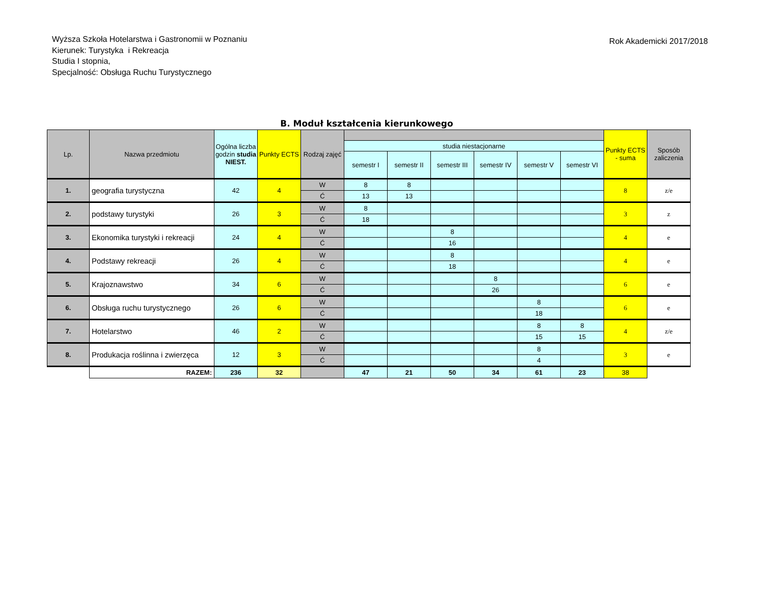Wyższa Szkoła Hotelarstwa i Gastronomii w Poznaniu
Kierunek: Turystyka i Rekreacja
Studia I stopnia,
Specjalność: Obsługa Ruchu Turystycznego
Rok Akademicki 2017/2018
B. Moduł kształcenia kierunkowego
| Lp. | Nazwa przedmiotu | Ogólna liczba godzin studia NIEST. | Punkty ECTS | Rodzaj zajęć | | | | | | | Punkty ECTS - suma | Sposób zaliczenia |
| --- | --- | --- | --- | --- | --- | --- | --- | --- | --- | --- | --- | --- |
| | | | | | studia niestacjonarne | | | | | | | |
| | | | | | semestr I | semestr II | semestr III | semestr IV | semestr V | semestr VI | | |
| 1. | geografia turystyczna | 42 | 4 | W | 8 | 8 | | | | | 8 | z/e |
| | | | | Ć | 13 | 13 | | | | | | |
| 2. | podstawy turystyki | 26 | 3 | W | 8 | | | | | | 3 | z |
| | | | | Ć | 18 | | | | | | | |
| 3. | Ekonomika turystyki i rekreacji | 24 | 4 | W | | | 8 | | | | 4 | e |
| | | | | Ć | | | 16 | | | | | |
| 4. | Podstawy rekreacji | 26 | 4 | W | | | 8 | | | | 4 | e |
| | | | | Ć | | | 18 | | | | | |
| 5. | Krajoznawstwo | 34 | 6 | W | | | | 8 | | | 6 | e |
| | | | | Ć | | | | 26 | | | | |
| 6. | Obsługa ruchu turystycznego | 26 | 6 | W | | | | | 8 | | 6 | e |
| | | | | Ć | | | | | 18 | | | |
| 7. | Hotelarstwo | 46 | 2 | W | | | | | 8 | 8 | 4 | z/e |
| | | | | Ć | | | | | 15 | 15 | | |
| 8. | Produkacja roślinna i zwierzęca | 12 | 3 | W | | | | | 8 | | 3 | e |
| | | | | Ć | | | | | 4 | | | |
| | RAZEM: | 236 | 32 | | 47 | 21 | 50 | 34 | 61 | 23 | 38 | |